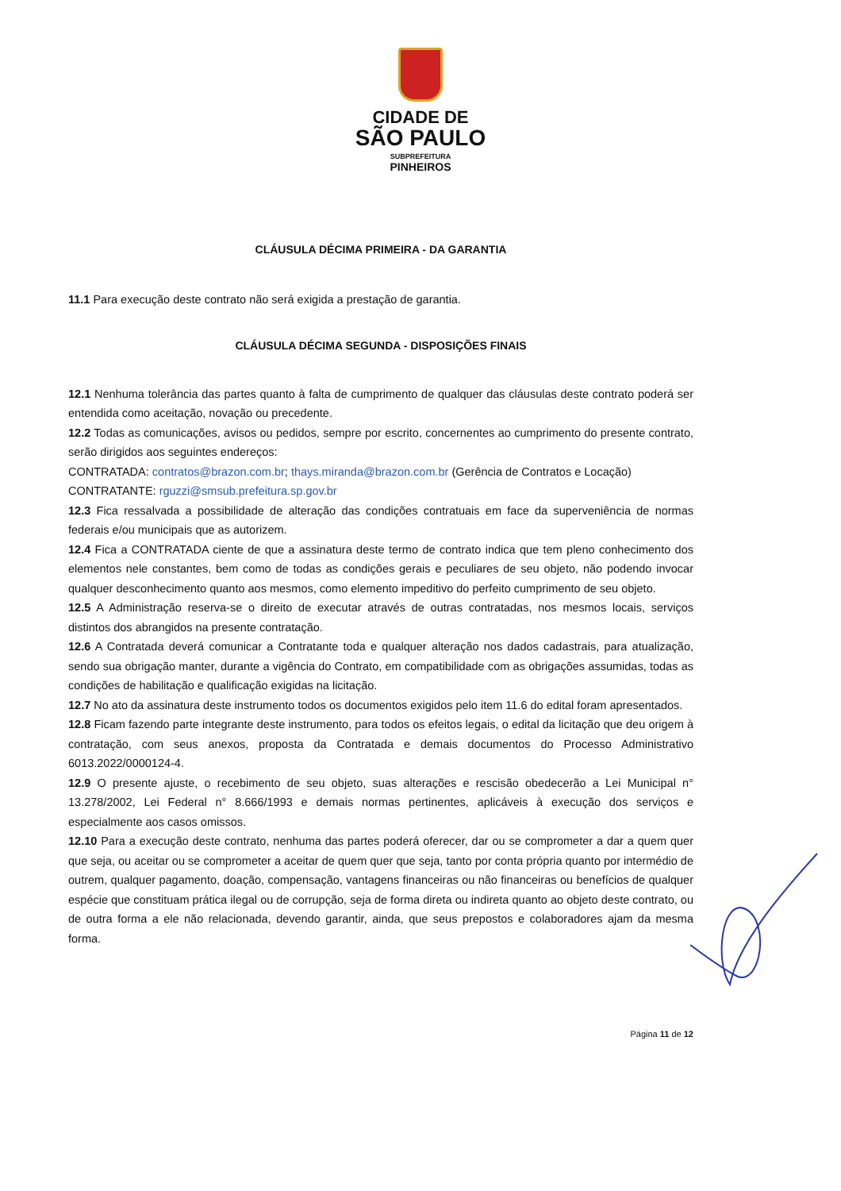CIDADE DE
SÃO PAULO
SUBPREFEITURA
PINHEIROS
CLÁUSULA DÉCIMA PRIMEIRA - DA GARANTIA
11.1 Para execução deste contrato não será exigida a prestação de garantia.
CLÁUSULA DÉCIMA SEGUNDA - DISPOSIÇÕES FINAIS
12.1 Nenhuma tolerância das partes quanto à falta de cumprimento de qualquer das cláusulas deste contrato poderá ser entendida como aceitação, novação ou precedente.
12.2 Todas as comunicações, avisos ou pedidos, sempre por escrito, concernentes ao cumprimento do presente contrato, serão dirigidos aos seguintes endereços:
CONTRATADA: contratos@brazon.com.br; thays.miranda@brazon.com.br (Gerência de Contratos e Locação)
CONTRATANTE: rguzzi@smsub.prefeitura.sp.gov.br
12.3 Fica ressalvada a possibilidade de alteração das condições contratuais em face da superveniência de normas federais e/ou municipais que as autorizem.
12.4 Fica a CONTRATADA ciente de que a assinatura deste termo de contrato indica que tem pleno conhecimento dos elementos nele constantes, bem como de todas as condições gerais e peculiares de seu objeto, não podendo invocar qualquer desconhecimento quanto aos mesmos, como elemento impeditivo do perfeito cumprimento de seu objeto.
12.5 A Administração reserva-se o direito de executar através de outras contratadas, nos mesmos locais, serviços distintos dos abrangidos na presente contratação.
12.6 A Contratada deverá comunicar a Contratante toda e qualquer alteração nos dados cadastrais, para atualização, sendo sua obrigação manter, durante a vigência do Contrato, em compatibilidade com as obrigações assumidas, todas as condições de habilitação e qualificação exigidas na licitação.
12.7 No ato da assinatura deste instrumento todos os documentos exigidos pelo item 11.6 do edital foram apresentados.
12.8 Ficam fazendo parte integrante deste instrumento, para todos os efeitos legais, o edital da licitação que deu origem à contratação, com seus anexos, proposta da Contratada e demais documentos do Processo Administrativo 6013.2022/0000124-4.
12.9 O presente ajuste, o recebimento de seu objeto, suas alterações e rescisão obedecerão a Lei Municipal n° 13.278/2002, Lei Federal n° 8.666/1993 e demais normas pertinentes, aplicáveis à execução dos serviços e especialmente aos casos omissos.
12.10 Para a execução deste contrato, nenhuma das partes poderá oferecer, dar ou se comprometer a dar a quem quer que seja, ou aceitar ou se comprometer a aceitar de quem quer que seja, tanto por conta própria quanto por intermédio de outrem, qualquer pagamento, doação, compensação, vantagens financeiras ou não financeiras ou benefícios de qualquer espécie que constituam prática ilegal ou de corrupção, seja de forma direta ou indireta quanto ao objeto deste contrato, ou de outra forma a ele não relacionada, devendo garantir, ainda, que seus prepostos e colaboradores ajam da mesma forma.
Página 11 de 12